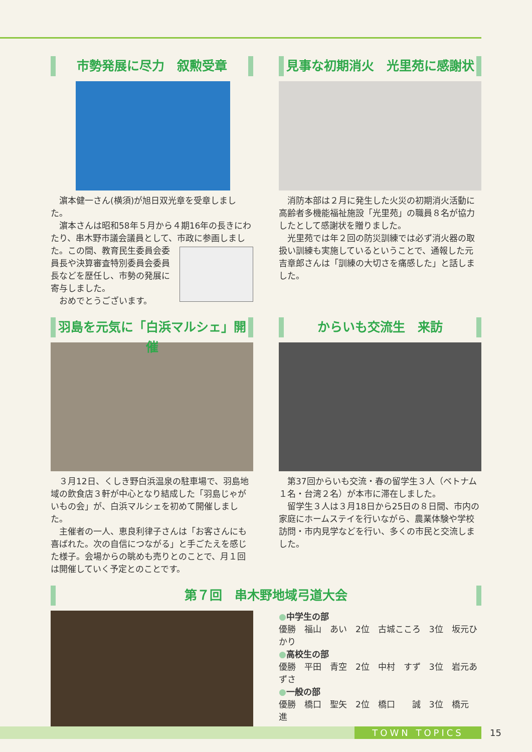市勢発展に尽力　叙勲受章
濵本健一さん(横須)が旭日双光章を受章しました。
濵本さんは昭和58年５月から４期16年の長きにわたり、串木野市議会議員として、市政に参画しました。 この間、教育民生委員会委員長や決算審査特別委員会委員長などを歴任し、市勢の発展に寄与しました。
おめでとうございます。
見事な初期消火　光里苑に感謝状
消防本部は２月に発生した火災の初期消火活動に高齢者多機能福祉施設「光里苑」の職員８名が協力したとして感謝状を贈りました。
光里苑では年２回の防災訓練では必ず消火器の取扱い訓練も実施しているということで、通報した元吉章郎さんは「訓練の大切さを痛感した」と話しました。
羽島を元気に「白浜マルシェ」開催
３月12日、くしき野白浜温泉の駐車場で、羽島地域の飲食店３軒が中心となり結成した「羽島じゃがいもの会」が、白浜マルシェを初めて開催しました。
主催者の一人、恵良利律子さんは「お客さんにも喜ばれた。次の自信につながる」と手ごたえを感じた様子。会場からの眺めも売りとのことで、月１回は開催していく予定とのことです。
からいも交流生　来訪
第37回からいも交流・春の留学生３人（ベトナム１名・台湾２名）が本市に滞在しました。
留学生３人は３月18日から25日の８日間、市内の家庭にホームステイを行いながら、農業体験や学校訪問・市内見学などを行い、多くの市民と交流しました。
第７回　串木野地域弓道大会
●中学生の部
優勝　福山　あい　2位　古城こころ　3位　坂元ひかり
●高校生の部
優勝　平田　青空　2位　中村　すず　3位　岩元あずさ
●一般の部
優勝　橋口　聖矢　2位　橋口　　誠　3位　橋元　　進
TOWN TOPICS 15